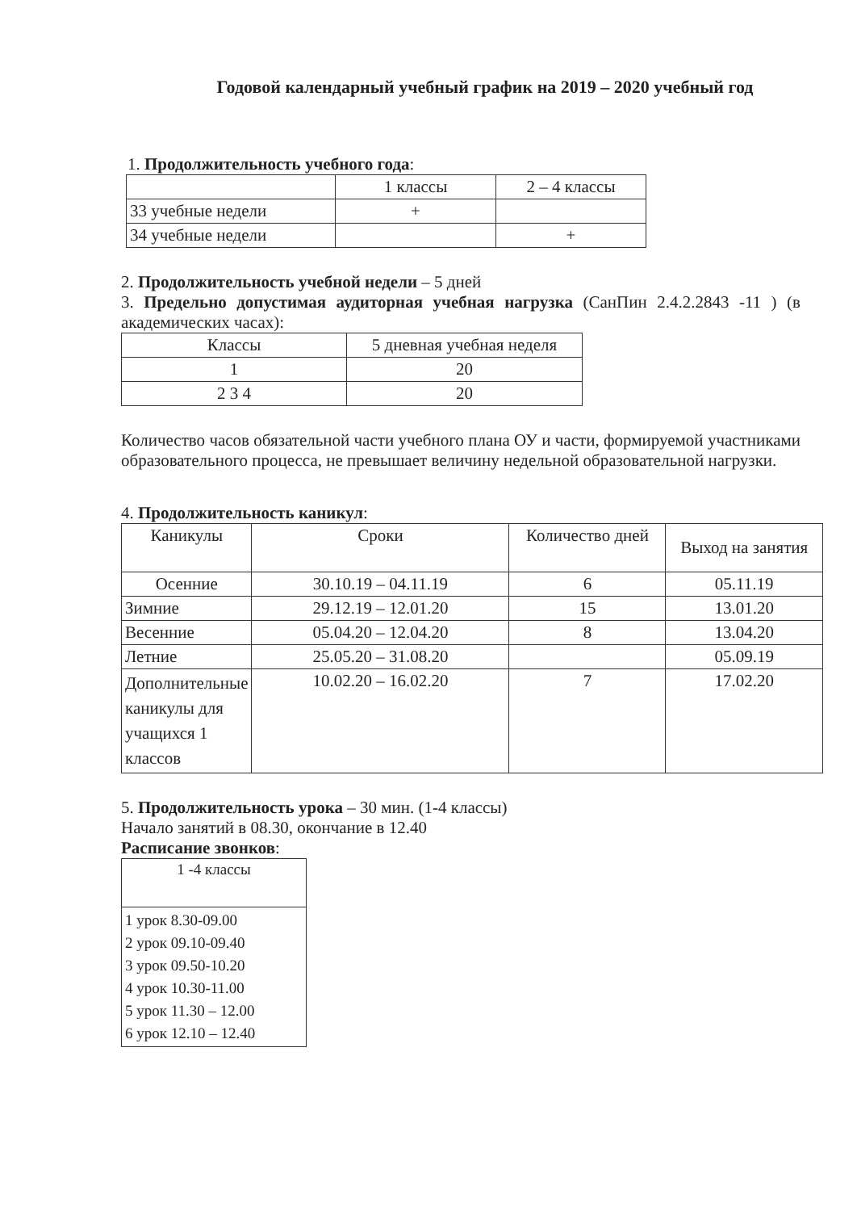Годовой календарный учебный график на 2019 – 2020 учебный год
1. Продолжительность учебного года:
| | 1 классы | 2 – 4 классы |
| --- | --- | --- |
| 33 учебные недели | + | |
| 34 учебные недели | | + |
2. Продолжительность учебной недели – 5 дней
3. Предельно допустимая аудиторная учебная нагрузка (СанПин 2.4.2.2843 -11 ) (в академических часах):
| Классы | 5 дневная учебная неделя |
| --- | --- |
| 1 | 20 |
| 2 3 4 | 20 |
Количество часов обязательной части учебного плана ОУ и части, формируемой участниками образовательного процесса, не превышает величину недельной образовательной нагрузки.
4. Продолжительность каникул:
| Каникулы | Сроки | Количество дней | Выход на занятия |
| --- | --- | --- | --- |
| Осенние | 30.10.19 – 04.11.19 | 6 | 05.11.19 |
| Зимние | 29.12.19 – 12.01.20 | 15 | 13.01.20 |
| Весенние | 05.04.20 – 12.04.20 | 8 | 13.04.20 |
| Летние | 25.05.20 – 31.08.20 | | 05.09.19 |
| Дополнительные каникулы для учащихся 1 классов | 10.02.20 – 16.02.20 | 7 | 17.02.20 |
5. Продолжительность урока – 30 мин. (1-4 классы)
Начало занятий в 08.30, окончание в 12.40
Расписание звонков:
| 1 -4 классы |
| --- |
| 1 урок 8.30-09.00 2 урок 09.10-09.40 3 урок 09.50-10.20 4 урок 10.30-11.00 5 урок 11.30 – 12.00 6 урок 12.10 – 12.40 |